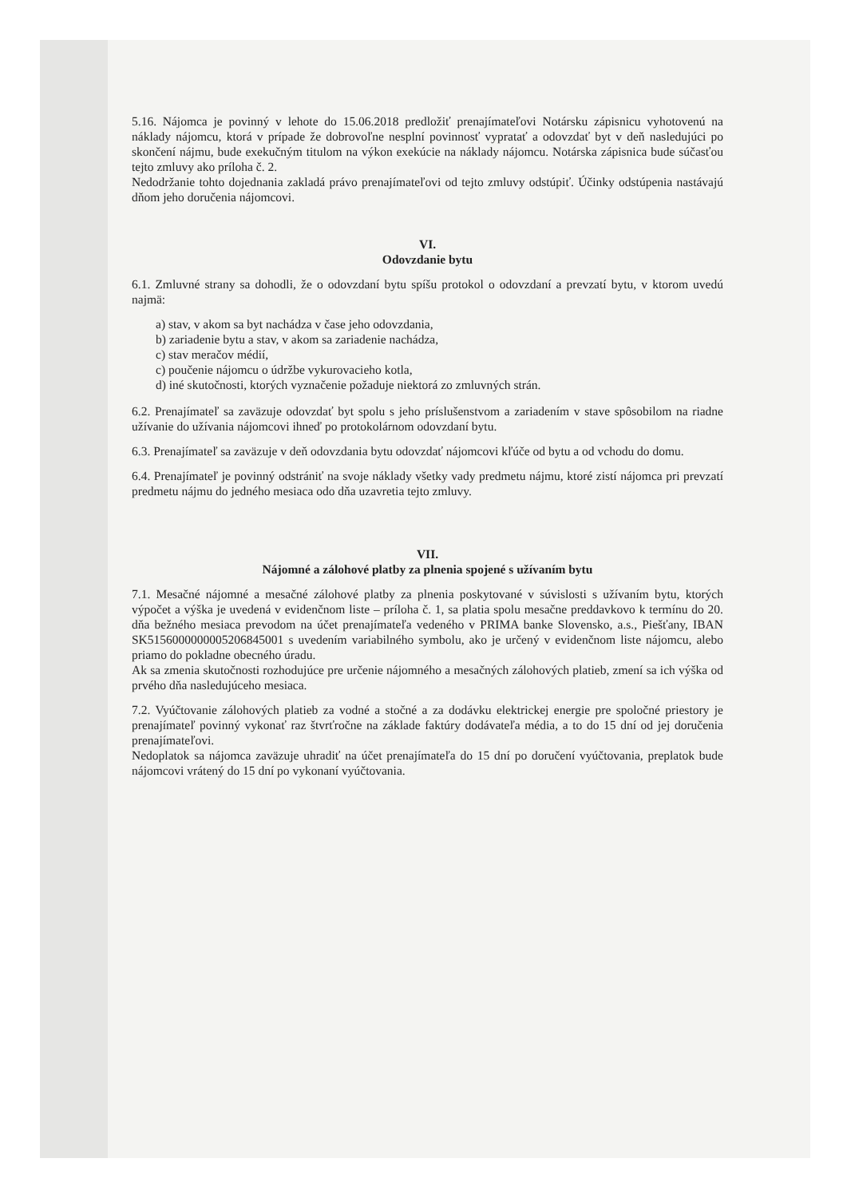5.16. Nájomca je povinný v lehote do 15.06.2018 predložiť prenajímateľovi Notársku zápisnicu vyhotovenú na náklady nájomcu, ktorá v prípade že dobrovoľne nesplní povinnosť vypratať a odovzdať byt v deň nasledujúci po skončení nájmu, bude exekučným titulom na výkon exekúcie na náklady nájomcu. Notárska zápisnica bude súčasťou tejto zmluvy ako príloha č. 2.
Nedodržanie tohto dojednania zakladá právo prenajímateľovi od tejto zmluvy odstúpiť. Účinky odstúpenia nastávajú dňom jeho doručenia nájomcovi.
VI.
Odovzdanie bytu
6.1. Zmluvné strany sa dohodli, že o odovzdaní bytu spíšu protokol o odovzdaní a prevzatí bytu, v ktorom uvedú najmä:
a) stav, v akom sa byt nachádza v čase jeho odovzdania,
b) zariadenie bytu a stav, v akom sa zariadenie nachádza,
c) stav meračov médií,
c) poučenie nájomcu o údržbe vykurovacieho kotla,
d) iné skutočnosti, ktorých vyznačenie požaduje niektorá zo zmluvných strán.
6.2. Prenajímateľ sa zaväzuje odovzdať byt spolu s jeho príslušenstvom a zariadením v stave spôsobilom na riadne užívanie do užívania nájomcovi ihneď po protokolárnom odovzdaní bytu.
6.3. Prenajímateľ sa zaväzuje v deň odovzdania bytu odovzdať nájomcovi kľúče od bytu a od vchodu do domu.
6.4. Prenajímateľ je povinný odstrániť na svoje náklady všetky vady predmetu nájmu, ktoré zistí nájomca pri prevzatí predmetu nájmu do jedného mesiaca odo dňa uzavretia tejto zmluvy.
VII.
Nájomné a zálohové platby za plnenia spojené s užívaním bytu
7.1. Mesačné nájomné a mesačné zálohové platby za plnenia poskytované v súvislosti s užívaním bytu, ktorých výpočet a výška je uvedená v evidenčnom liste – príloha č. 1, sa platia spolu mesačne preddavkovo k termínu do 20. dňa bežného mesiaca prevodom na účet prenajímateľa vedeného v PRIMA banke Slovensko, a.s., Piešťany, IBAN SK5156000000005206845001 s uvedením variabilného symbolu, ako je určený v evidenčnom liste nájomcu, alebo priamo do pokladne obecného úradu.
Ak sa zmenia skutočnosti rozhodujúce pre určenie nájomného a mesačných zálohových platieb, zmení sa ich výška od prvého dňa nasledujúceho mesiaca.
7.2. Vyúčtovanie zálohových platieb za vodné a stočné a za dodávku elektrickej energie pre spoločné priestory je prenajímateľ povinný vykonať raz štvrťročne na základe faktúry dodávateľa média, a to do 15 dní od jej doručenia prenajímateľovi.
Nedoplatok sa nájomca zaväzuje uhradiť na účet prenajímateľa do 15 dní po doručení vyúčtovania, preplatok bude nájomcovi vrátený do 15 dní po vykonaní vyúčtovania.